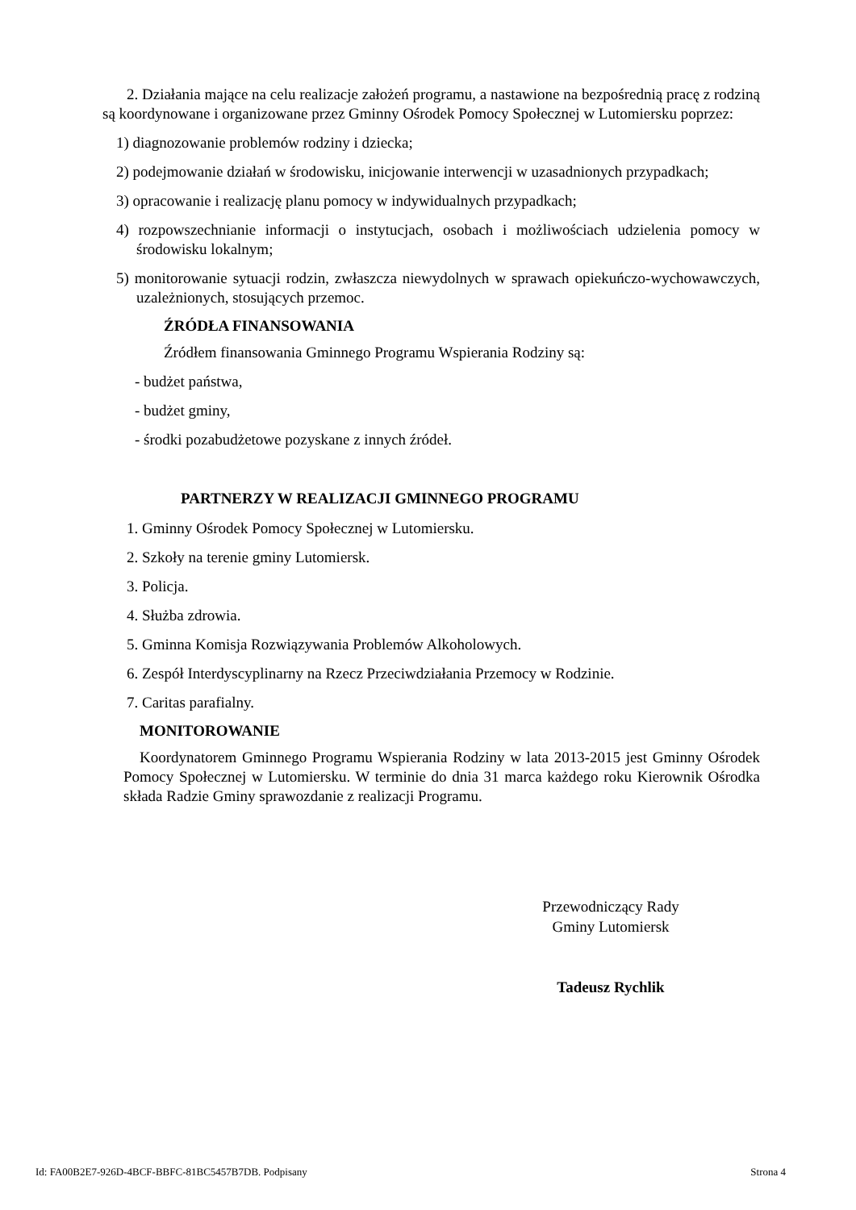2. Działania mające na celu realizacje założeń programu, a nastawione na bezpośrednią pracę z rodziną są koordynowane i organizowane przez Gminny Ośrodek Pomocy Społecznej w Lutomiersku poprzez:
1) diagnozowanie problemów rodziny i dziecka;
2) podejmowanie działań w środowisku, inicjowanie interwencji w uzasadnionych przypadkach;
3) opracowanie i realizację planu pomocy w indywidualnych przypadkach;
4) rozpowszechnianie informacji o instytucjach, osobach i możliwościach udzielenia pomocy w środowisku lokalnym;
5) monitorowanie sytuacji rodzin, zwłaszcza niewydolnych w sprawach opiekuńczo-wychowawczych, uzależnionych, stosujących przemoc.
ŹRÓDŁA FINANSOWANIA
Źródłem finansowania Gminnego Programu Wspierania Rodziny są:
- budżet państwa,
- budżet gminy,
- środki pozabudżetowe pozyskane z innych źródeł.
PARTNERZY W REALIZACJI GMINNEGO PROGRAMU
1. Gminny Ośrodek Pomocy Społecznej w Lutomiersku.
2. Szkoły na terenie gminy Lutomiersk.
3. Policja.
4. Służba zdrowia.
5. Gminna Komisja Rozwiązywania Problemów Alkoholowych.
6. Zespół Interdyscyplinarny na Rzecz Przeciwdziałania Przemocy w Rodzinie.
7. Caritas parafialny.
MONITOROWANIE
Koordynatorem Gminnego Programu Wspierania Rodziny w lata 2013-2015 jest Gminny Ośrodek Pomocy Społecznej w Lutomiersku. W terminie do dnia 31 marca każdego roku Kierownik Ośrodka składa Radzie Gminy sprawozdanie z realizacji Programu.
Przewodniczący Rady
Gminy Lutomiersk
Tadeusz Rychlik
Id: FA00B2E7-926D-4BCF-BBFC-81BC5457B7DB. Podpisany Strona 4